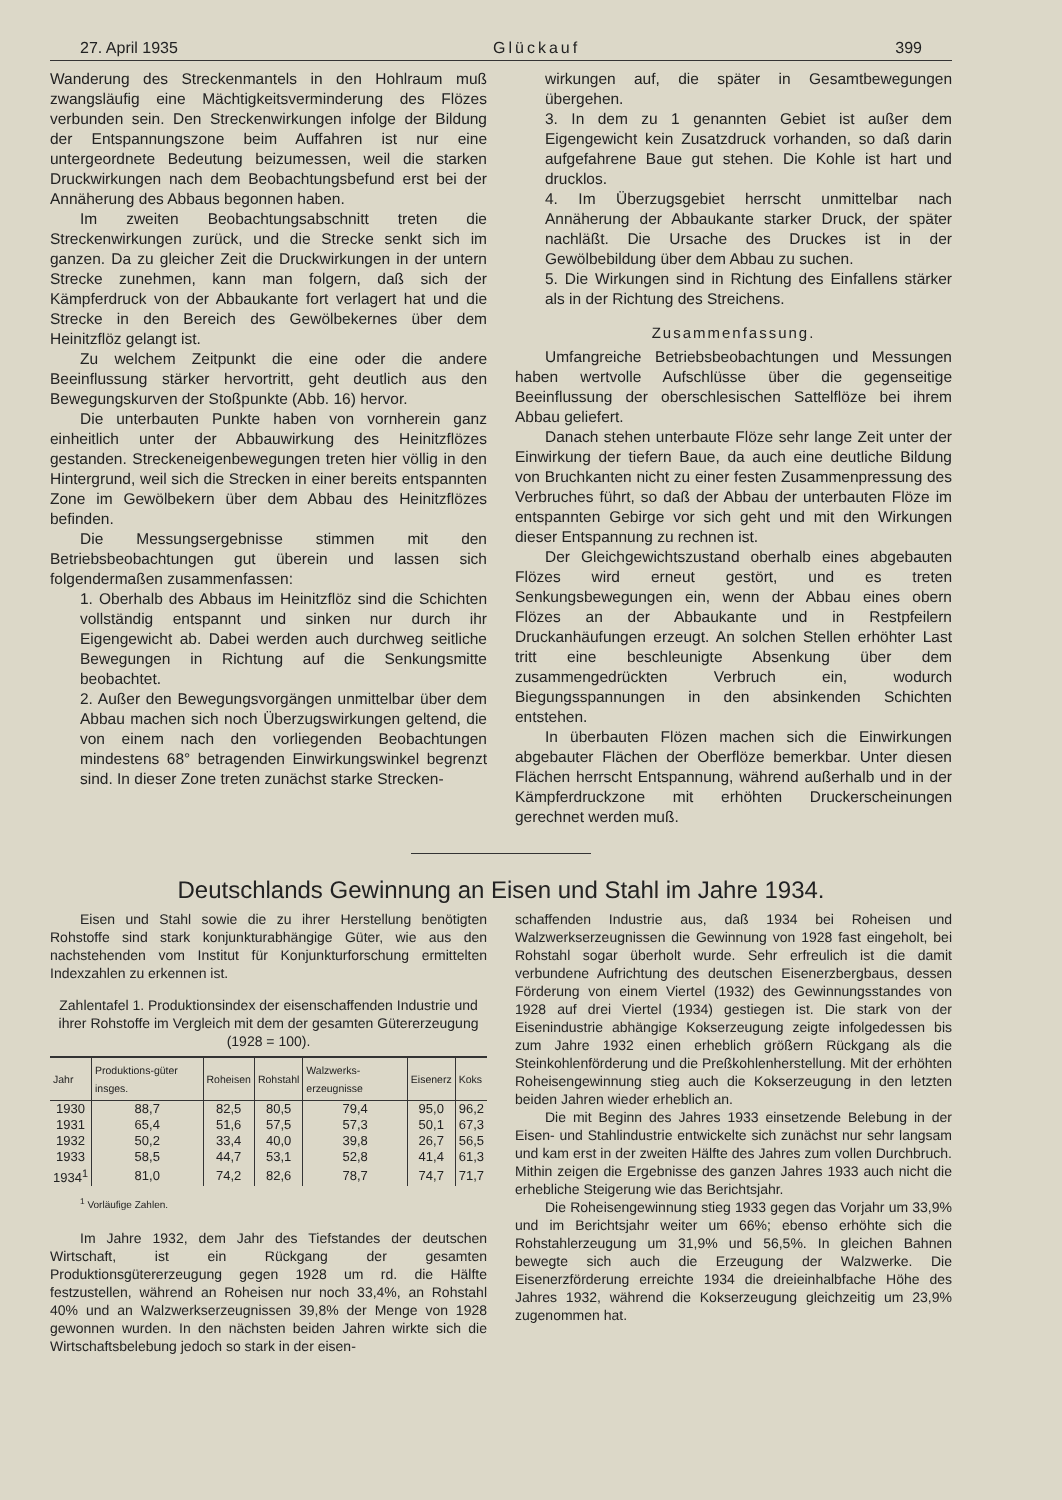27. April 1935 Glückauf 399
Wanderung des Streckenmantels in den Hohlraum muß zwangsläufig eine Mächtigkeitsverminderung des Flözes verbunden sein. Den Streckenwirkungen infolge der Bildung der Entspannungszone beim Auffahren ist nur eine untergeordnete Bedeutung beizumessen, weil die starken Druckwirkungen nach dem Beobachtungsbefund erst bei der Annäherung des Abbaus begonnen haben.
Im zweiten Beobachtungsabschnitt treten die Streckenwirkungen zurück, und die Strecke senkt sich im ganzen. Da zu gleicher Zeit die Druckwirkungen in der untern Strecke zunehmen, kann man folgern, daß sich der Kämpferdruck von der Abbaukante fort verlagert hat und die Strecke in den Bereich des Gewölbekernes über dem Heinitzflöz gelangt ist.
Zu welchem Zeitpunkt die eine oder die andere Beeinflussung stärker hervortritt, geht deutlich aus den Bewegungskurven der Stoßpunkte (Abb. 16) hervor.
Die unterbauten Punkte haben von vornherein ganz einheitlich unter der Abbauwirkung des Heinitzflözes gestanden. Streckeneigenbewegungen treten hier völlig in den Hintergrund, weil sich die Strecken in einer bereits entspannten Zone im Gewölbekern über dem Abbau des Heinitzflözes befinden.
Die Messungsergebnisse stimmen mit den Betriebsbeobachtungen gut überein und lassen sich folgendermaßen zusammenfassen:
1. Oberhalb des Abbaus im Heinitzflöz sind die Schichten vollständig entspannt und sinken nur durch ihr Eigengewicht ab. Dabei werden auch durchweg seitliche Bewegungen in Richtung auf die Senkungsmitte beobachtet.
2. Außer den Bewegungsvorgängen unmittelbar über dem Abbau machen sich noch Überzugswirkungen geltend, die von einem nach den vorliegenden Beobachtungen mindestens 68° betragenden Einwirkungswinkel begrenzt sind. In dieser Zone treten zunächst starke Strecken-
wirkungen auf, die später in Gesamtbewegungen übergehen.
3. In dem zu 1 genannten Gebiet ist außer dem Eigengewicht kein Zusatzdruck vorhanden, so daß darin aufgefahrene Baue gut stehen. Die Kohle ist hart und drucklos.
4. Im Überzugsgebiet herrscht unmittelbar nach Annäherung der Abbaukante starker Druck, der später nachläßt. Die Ursache des Druckes ist in der Gewölbebildung über dem Abbau zu suchen.
5. Die Wirkungen sind in Richtung des Einfallens stärker als in der Richtung des Streichens.
Zusammenfassung.
Umfangreiche Betriebsbeobachtungen und Messungen haben wertvolle Aufschlüsse über die gegenseitige Beeinflussung der oberschlesischen Sattelflöze bei ihrem Abbau geliefert.
Danach stehen unterbaute Flöze sehr lange Zeit unter der Einwirkung der tiefern Baue, da auch eine deutliche Bildung von Bruchkanten nicht zu einer festen Zusammenpressung des Verbruches führt, so daß der Abbau der unterbauten Flöze im entspannten Gebirge vor sich geht und mit den Wirkungen dieser Entspannung zu rechnen ist.
Der Gleichgewichtszustand oberhalb eines abgebauten Flözes wird erneut gestört, und es treten Senkungsbewegungen ein, wenn der Abbau eines obern Flözes an der Abbaukante und in Restpfeilern Druckanhäufungen erzeugt. An solchen Stellen erhöhter Last tritt eine beschleunigte Absenkung über dem zusammengedrückten Verbruch ein, wodurch Biegungsspannungen in den absinkenden Schichten entstehen.
In überbauten Flözen machen sich die Einwirkungen abgebauter Flächen der Oberflöze bemerkbar. Unter diesen Flächen herrscht Entspannung, während außerhalb und in der Kämpferdruckzone mit erhöhten Druckerscheinungen gerechnet werden muß.
Deutschlands Gewinnung an Eisen und Stahl im Jahre 1934.
Eisen und Stahl sowie die zu ihrer Herstellung benötigten Rohstoffe sind stark konjunkturabhängige Güter, wie aus den nachstehenden vom Institut für Konjunkturforschung ermittelten Indexzahlen zu erkennen ist.
Zahlentafel 1. Produktionsindex der eisenschaffenden Industrie und ihrer Rohstoffe im Vergleich mit dem der gesamten Gütererzeugung (1928 = 100).
| Jahr | Produktions-güter insges. | Roheisen | Rohstahl | Walzwerks-erzeugnisse | Eisenerz | Koks |
| --- | --- | --- | --- | --- | --- | --- |
| 1930 | 88,7 | 82,5 | 80,5 | 79,4 | 95,0 | 96,2 |
| 1931 | 65,4 | 51,6 | 57,5 | 57,3 | 50,1 | 67,3 |
| 1932 | 50,2 | 33,4 | 40,0 | 39,8 | 26,7 | 56,5 |
| 1933 | 58,5 | 44,7 | 53,1 | 52,8 | 41,4 | 61,3 |
| 1934<sup>1</sup> | 81,0 | 74,2 | 82,6 | 78,7 | 74,7 | 71,7 |
<sup>1</sup> Vorläufige Zahlen.
Im Jahre 1932, dem Jahr des Tiefstandes der deutschen Wirtschaft, ist ein Rückgang der gesamten Produktionsgütererzeugung gegen 1928 um rd. die Hälfte festzustellen, während an Roheisen nur noch 33,4%, an Rohstahl 40% und an Walzwerkserzeugnissen 39,8% der Menge von 1928 gewonnen wurden. In den nächsten beiden Jahren wirkte sich die Wirtschaftsbelebung jedoch so stark in der eisen-
schaffenden Industrie aus, daß 1934 bei Roheisen und Walzwerkserzeugnissen die Gewinnung von 1928 fast eingeholt, bei Rohstahl sogar überholt wurde. Sehr erfreulich ist die damit verbundene Aufrichtung des deutschen Eisenerzbergbaus, dessen Förderung von einem Viertel (1932) des Gewinnungsstandes von 1928 auf drei Viertel (1934) gestiegen ist. Die stark von der Eisenindustrie abhängige Kokserzeugung zeigte infolgedessen bis zum Jahre 1932 einen erheblich größern Rückgang als die Steinkohlenförderung und die Preßkohlenherstellung. Mit der erhöhten Roheisengewinnung stieg auch die Kokserzeugung in den letzten beiden Jahren wieder erheblich an.
Die mit Beginn des Jahres 1933 einsetzende Belebung in der Eisen- und Stahlindustrie entwickelte sich zunächst nur sehr langsam und kam erst in der zweiten Hälfte des Jahres zum vollen Durchbruch. Mithin zeigen die Ergebnisse des ganzen Jahres 1933 auch nicht die erhebliche Steigerung wie das Berichtsjahr.
Die Roheisengewinnung stieg 1933 gegen das Vorjahr um 33,9% und im Berichtsjahr weiter um 66%; ebenso erhöhte sich die Rohstahlerzeugung um 31,9% und 56,5%. In gleichen Bahnen bewegte sich auch die Erzeugung der Walzwerke. Die Eisenerzförderung erreichte 1934 die dreieinhalbfache Höhe des Jahres 1932, während die Kokserzeugung gleichzeitig um 23,9% zugenommen hat.